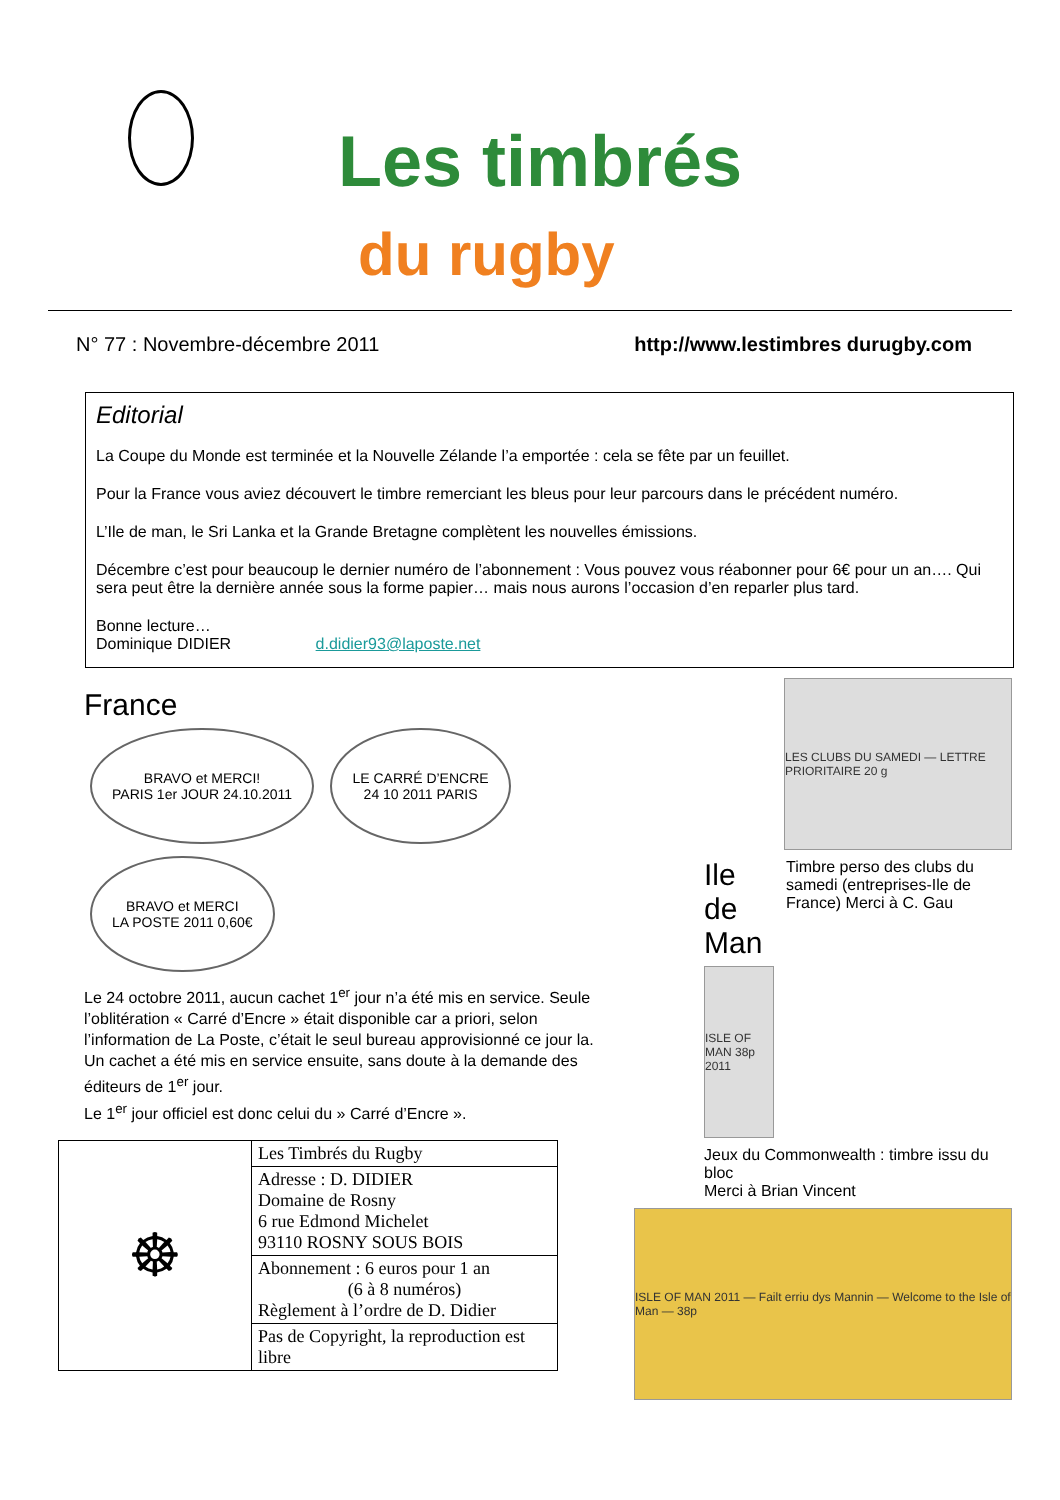Les timbrés
du rugby
N° 77 : Novembre-décembre 2011 http://www.lestimbres durugby.com
Editorial
La Coupe du Monde est terminée et la Nouvelle Zélande l’a emportée : cela se fête par un feuillet.
Pour la France vous aviez découvert le timbre remerciant les bleus pour leur parcours dans le précédent numéro.
L’Ile de man, le Sri Lanka et la Grande Bretagne complètent les nouvelles émissions.
Décembre c’est pour beaucoup le dernier numéro de l’abonnement : Vous pouvez vous réabonner pour 6€ pour un an…. Qui sera peut être la dernière année sous la forme papier… mais nous aurons l’occasion d’en reparler plus tard.
Bonne lecture…
Dominique DIDIER d.didier93@laposte.net
France
BRAVO et MERCI!
PARIS 1er JOUR 24.10.2011 LE CARRÉ D’ENCRE
24 10 2011 PARIS BRAVO et MERCI
LA POSTE 2011 0,60€
Le 24 octobre 2011, aucun cachet 1<sup>er</sup> jour n’a été mis en service. Seule l’oblitération « Carré d’Encre » était disponible car a priori, selon l’information de La Poste, c’était le seul bureau approvisionné ce jour la. Un cachet a été mis en service ensuite, sans doute à la demande des éditeurs de 1<sup>er</sup> jour.
Le 1<sup>er</sup> jour officiel est donc celui du » Carré d’Encre ».
| ☸ | Les Timbrés du Rugby |
| | Adresse : D. DIDIER Domaine de Rosny 6 rue Edmond Michelet 93110 ROSNY SOUS BOIS |
| | Abonnement : 6 euros pour 1 an (6 à 8 numéros) Règlement à l’ordre de D. Didier |
| | Pas de Copyright, la reproduction est libre |
LES CLUBS DU SAMEDI — LETTRE PRIORITAIRE 20 g
Ile de Man
ISLE OF MAN 38p 2011
Timbre perso des clubs du samedi (entreprises-Ile de France) Merci à C. Gau
Jeux du Commonwealth : timbre issu du bloc
Merci à Brian Vincent
ISLE OF MAN 2011 — Failt erriu dys Mannin — Welcome to the Isle of Man — 38p